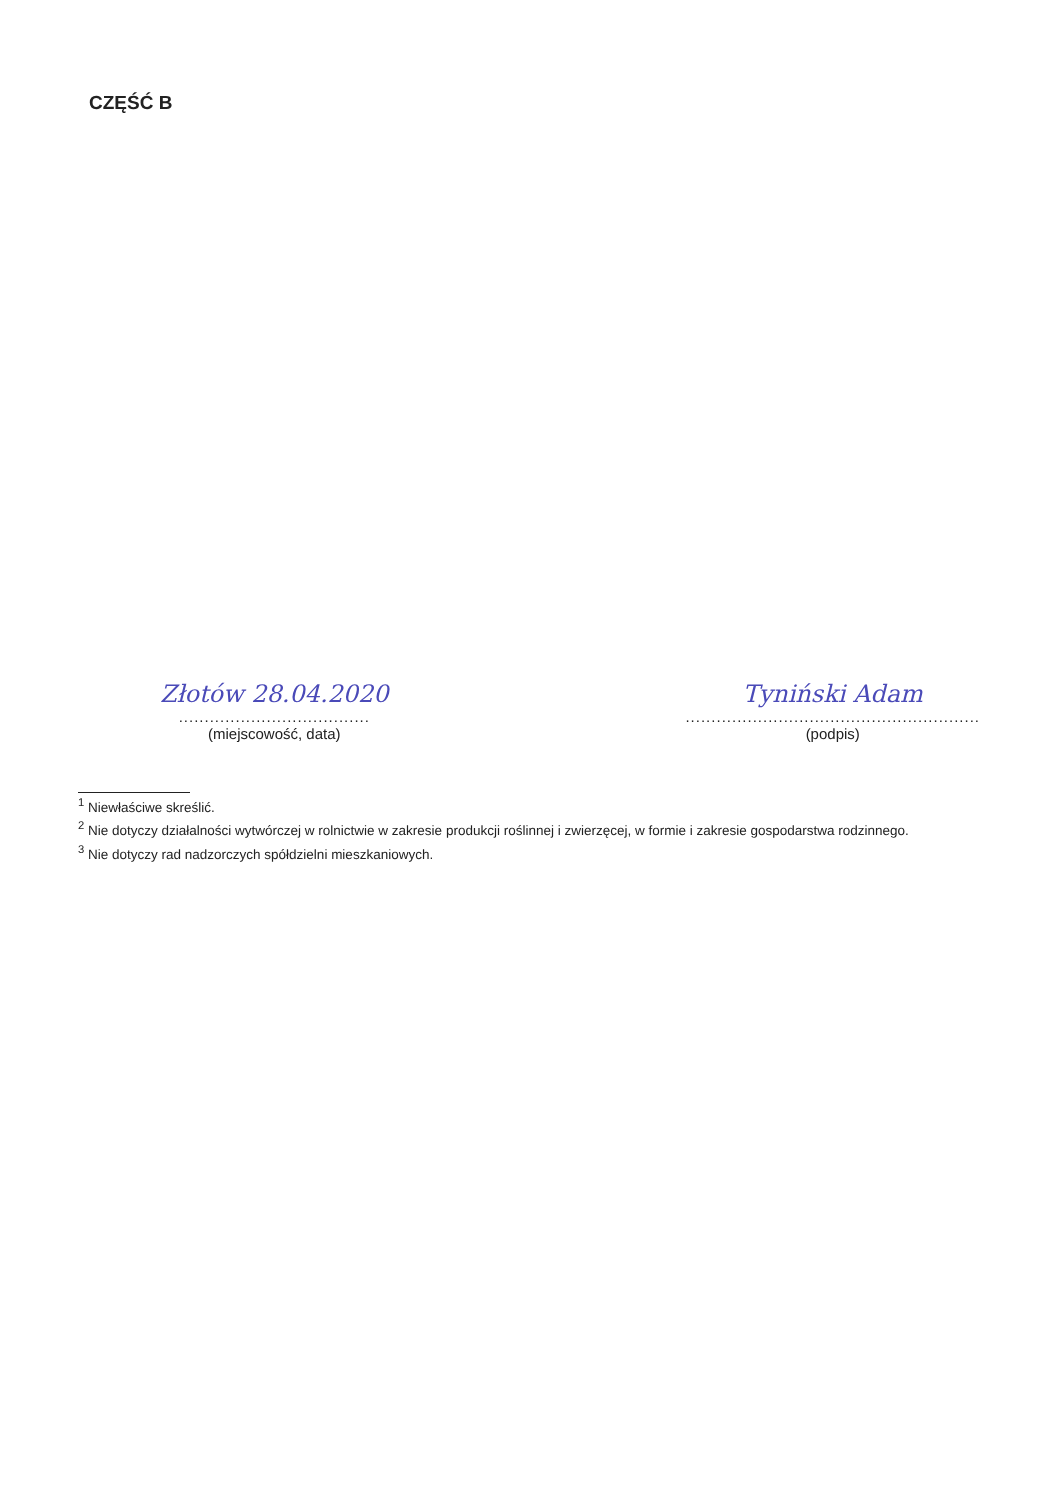CZĘŚĆ B
Złotów 28.04.2020
.....................................
(miejscowość, data)
Tyniński Adam
.........................................................
(podpis)
<sup>1</sup> Niewłaściwe skreślić.
<sup>2</sup> Nie dotyczy działalności wytwórczej w rolnictwie w zakresie produkcji roślinnej i zwierzęcej, w formie i zakresie gospodarstwa rodzinnego.
<sup>3</sup> Nie dotyczy rad nadzorczych spółdzielni mieszkaniowych.